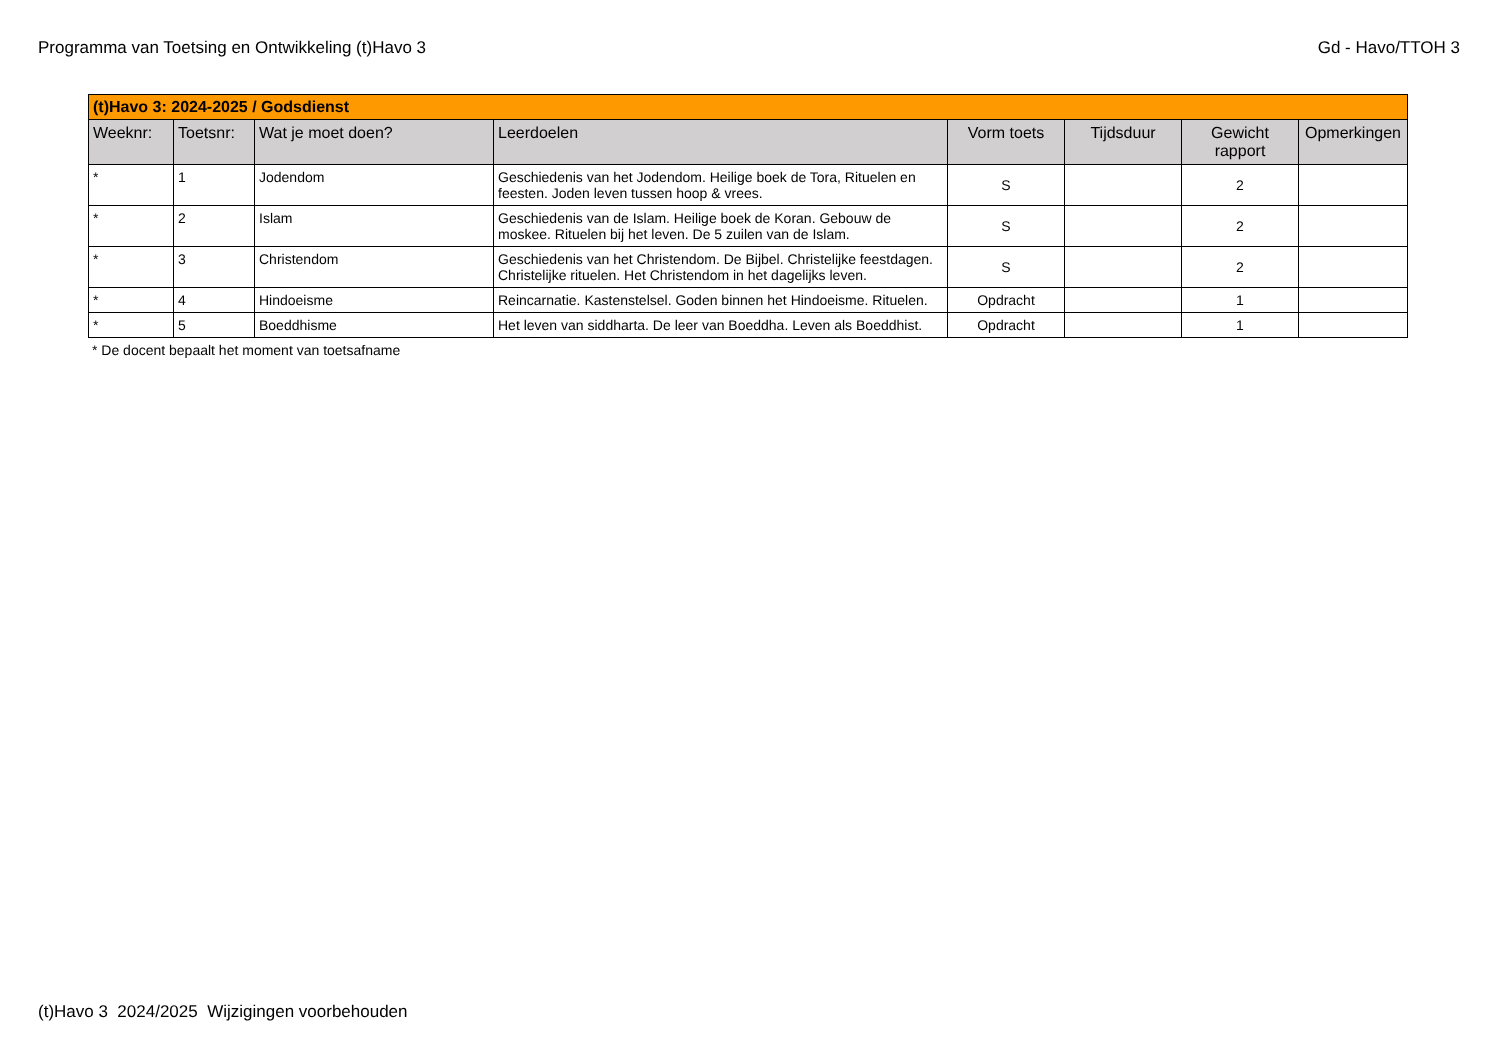Programma van Toetsing en Ontwikkeling (t)Havo 3 Gd - Havo/TTOH 3
| (t)Havo 3: 2024-2025 / Godsdienst | | | | | | | |
| Weeknr: | Toetsnr: | Wat je moet doen? | Leerdoelen | Vorm toets | Tijdsduur | Gewicht rapport | Opmerkingen |
| * | 1 | Jodendom | Geschiedenis van het Jodendom. Heilige boek de Tora, Rituelen en feesten. Joden leven tussen hoop & vrees. | S | | 2 | |
| * | 2 | Islam | Geschiedenis van de Islam. Heilige boek de Koran. Gebouw de moskee. Rituelen bij het leven. De 5 zuilen van de Islam. | S | | 2 | |
| * | 3 | Christendom | Geschiedenis van het Christendom. De Bijbel. Christelijke feestdagen. Christelijke rituelen. Het Christendom in het dagelijks leven. | S | | 2 | |
| * | 4 | Hindoeisme | Reincarnatie. Kastenstelsel. Goden binnen het Hindoeisme. Rituelen. | Opdracht | | 1 | |
| * | 5 | Boeddhisme | Het leven van siddharta. De leer van Boeddha. Leven als Boeddhist. | Opdracht | | 1 | |
* De docent bepaalt het moment van toetsafname
(t)Havo 3 2024/2025 Wijzigingen voorbehouden